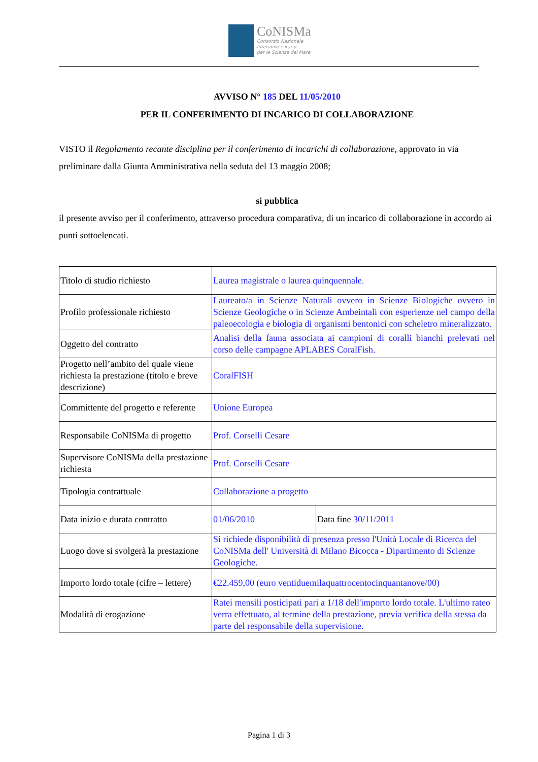CoNISMa
Consorzio Nazionale
Interuniversitario
per le Scienze del Mare
AVVISO N° 185 DEL 11/05/2010
PER IL CONFERIMENTO DI INCARICO DI COLLABORAZIONE
VISTO il Regolamento recante disciplina per il conferimento di incarichi di collaborazione, approvato in via preliminare dalla Giunta Amministrativa nella seduta del 13 maggio 2008;
si pubblica
il presente avviso per il conferimento, attraverso procedura comparativa, di un incarico di collaborazione in accordo ai punti sottoelencati.
| Titolo di studio richiesto | Laurea magistrale o laurea quinquennale. | |
| Profilo professionale richiesto | Laureato/a in Scienze Naturali ovvero in Scienze Biologiche ovvero in Scienze Geologiche o in Scienze Ambeintali con esperienze nel campo della paleoecologia e biologia di organismi bentonici con scheletro mineralizzato. | |
| Oggetto del contratto | Analisi della fauna associata ai campioni di coralli bianchi prelevati nel corso delle campagne APLABES CoralFish. | |
| Progetto nell’ambito del quale viene richiesta la prestazione (titolo e breve descrizione) | CoralFISH | |
| Committente del progetto e referente | Unione Europea | |
| Responsabile CoNISMa di progetto | Prof. Corselli Cesare | |
| Supervisore CoNISMa della prestazione richiesta | Prof. Corselli Cesare | |
| Tipologia contrattuale | Collaborazione a progetto | |
| Data inizio e durata contratto | 01/06/2010 | Data fine 30/11/2011 |
| Luogo dove si svolgerà la prestazione | Si richiede disponibilità di presenza presso l'Unità Locale di Ricerca del CoNISMa dell' Università di Milano Bicocca - Dipartimento di Scienze Geologiche. | |
| Importo lordo totale (cifre – lettere) | €22.459,00 (euro ventiduemilaquattrocentocinquantanove/00) | |
| Modalità di erogazione | Ratei mensili posticipati pari a 1/18 dell'importo lordo totale. L'ultimo rateo verra effettuato, al termine della prestazione, previa verifica della stessa da parte del responsabile della supervisione. | |
Pagina 1 di 3